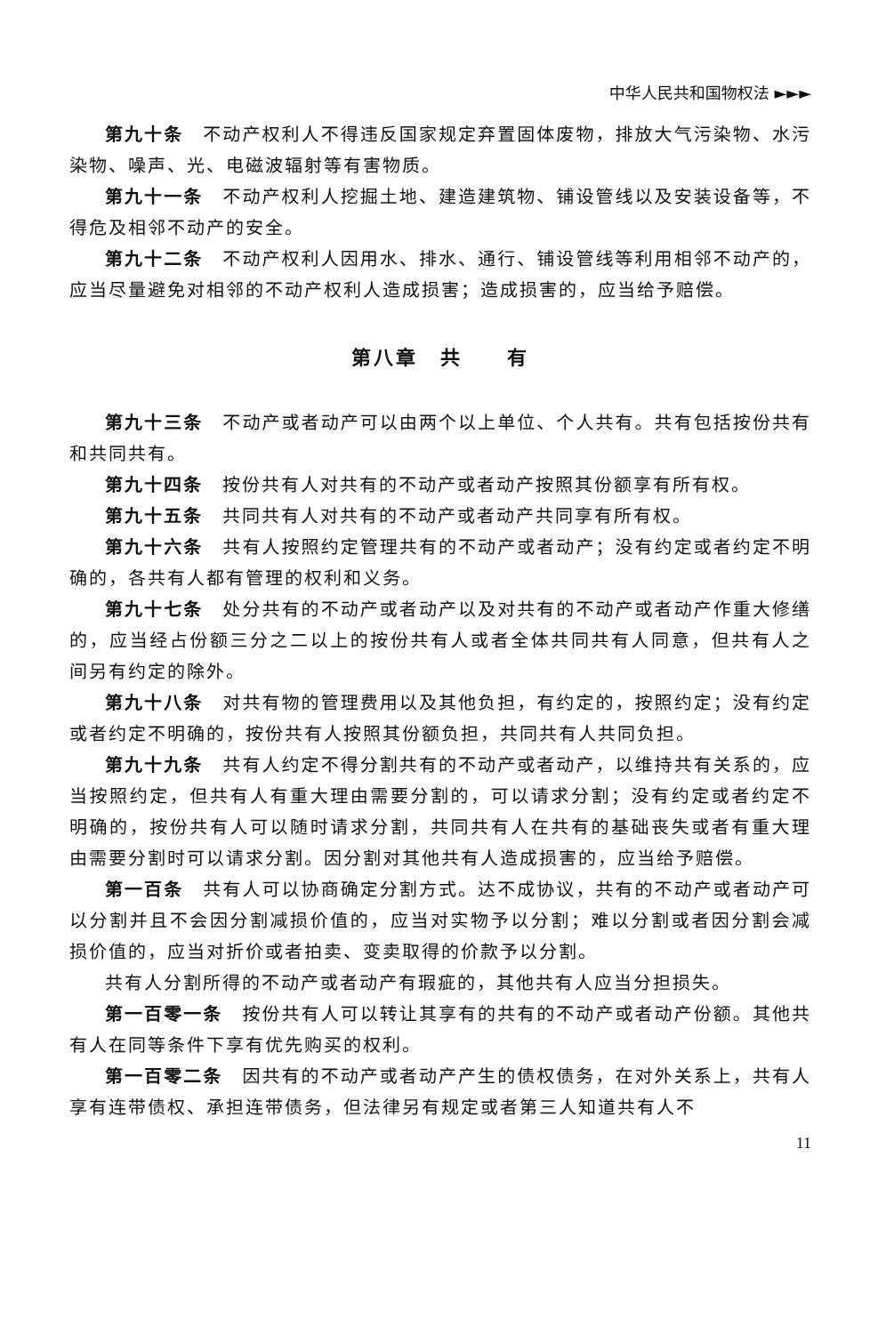中华人民共和国物权法 ►►►
第九十条　不动产权利人不得违反国家规定弃置固体废物，排放大气污染物、水污染物、噪声、光、电磁波辐射等有害物质。
第九十一条　不动产权利人挖掘土地、建造建筑物、铺设管线以及安装设备等，不得危及相邻不动产的安全。
第九十二条　不动产权利人因用水、排水、通行、铺设管线等利用相邻不动产的，应当尽量避免对相邻的不动产权利人造成损害；造成损害的，应当给予赔偿。
第八章　共　　有
第九十三条　不动产或者动产可以由两个以上单位、个人共有。共有包括按份共有和共同共有。
第九十四条　按份共有人对共有的不动产或者动产按照其份额享有所有权。
第九十五条　共同共有人对共有的不动产或者动产共同享有所有权。
第九十六条　共有人按照约定管理共有的不动产或者动产；没有约定或者约定不明确的，各共有人都有管理的权利和义务。
第九十七条　处分共有的不动产或者动产以及对共有的不动产或者动产作重大修缮的，应当经占份额三分之二以上的按份共有人或者全体共同共有人同意，但共有人之间另有约定的除外。
第九十八条　对共有物的管理费用以及其他负担，有约定的，按照约定；没有约定或者约定不明确的，按份共有人按照其份额负担，共同共有人共同负担。
第九十九条　共有人约定不得分割共有的不动产或者动产，以维持共有关系的，应当按照约定，但共有人有重大理由需要分割的，可以请求分割；没有约定或者约定不明确的，按份共有人可以随时请求分割，共同共有人在共有的基础丧失或者有重大理由需要分割时可以请求分割。因分割对其他共有人造成损害的，应当给予赔偿。
第一百条　共有人可以协商确定分割方式。达不成协议，共有的不动产或者动产可以分割并且不会因分割减损价值的，应当对实物予以分割；难以分割或者因分割会减损价值的，应当对折价或者拍卖、变卖取得的价款予以分割。
共有人分割所得的不动产或者动产有瑕疵的，其他共有人应当分担损失。
第一百零一条　按份共有人可以转让其享有的共有的不动产或者动产份额。其他共有人在同等条件下享有优先购买的权利。
第一百零二条　因共有的不动产或者动产产生的债权债务，在对外关系上，共有人享有连带债权、承担连带债务，但法律另有规定或者第三人知道共有人不
11